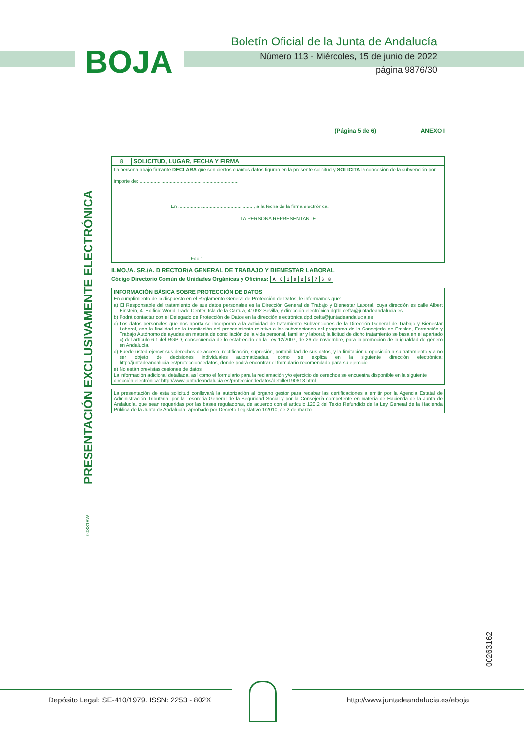BOJA
Boletín Oficial de la Junta de Andalucía
Número 113 - Miércoles, 15 de junio de 2022
página 9876/30
PRESENTACIÓN EXCLUSIVAMENTE ELECTRÓNICA
(Página 5 de 6) ANEXO I
8 SOLICITUD, LUGAR, FECHA Y FIRMA
La persona abajo firmante DECLARA que son ciertos cuantos datos figuran en la presente solicitud y SOLICITA la concesión de la subvención por
importe de: ........................................................................
En ...................................................... , a la fecha de la firma electrónica.
LA PERSONA REPRESENTANTE
Fdo.: ............................................................................
ILMO./A. SR./A. DIRECTOR/A GENERAL DE TRABAJO Y BIENESTAR LABORAL
Código Directorio Común de Unidades Orgánicas y Oficinas:
| A | 0 | 1 | 0 | 2 | 5 | 7 | 6 | 8 |
INFORMACIÓN BÁSICA SOBRE PROTECCIÓN DE DATOS
En cumplimiento de lo dispuesto en el Reglamento General de Protección de Datos, le informamos que:
a) El Responsable del tratamiento de sus datos personales es la Dirección General de Trabajo y Bienestar Laboral, cuya dirección es calle Albert Einstein, 4. Edificio World Trade Center, Isla de la Cartuja, 41092-Sevilla, y dirección electrónica dgtbl.cefta@juntadeandalucia.es
b) Podrá contactar con el Delegado de Protección de Datos en la dirección electrónica dpd.cefta@juntadeandalucia.es
c) Los datos personales que nos aporta se incorporan a la actividad de tratamiento Subvenciones de la Dirección General de Trabajo y Bienestar Laboral, con la finalidad de la tramitación del procedimiento relativo a las subvenciones del programa de la Consejería de Empleo, Formación y Trabajo Autónomo de ayudas en materia de conciliación de la vida personal, familiar y laboral; la licitud de dicho tratamiento se basa en el apartado c) del artículo 6.1 del RGPD, consecuencia de lo establecido en la Ley 12/2007, de 26 de noviembre, para la promoción de la igualdad de género en Andalucía.
d) Puede usted ejercer sus derechos de acceso, rectificación, supresión, portabilidad de sus datos, y la limitación u oposición a su tratamiento y a no ser objeto de decisiones individuales automatizadas, como se explica en la siguiente dirección electrónica: http://juntadeandalucia.es/protecciondedatos, donde podrá encontrar el formulario recomendado para su ejercicio.
e) No están previstas cesiones de datos.
La información adicional detallada, así como el formulario para la reclamación y/o ejercicio de derechos se encuentra disponible en la siguiente dirección electrónica: http://www.juntadeandalucia.es/protecciondedatos/detalle/190613.html
La presentación de esta solicitud conllevará la autorización al órgano gestor para recabar las certificaciones a emitir por la Agencia Estatal de Administración Tributaria, por la Tesorería General de la Seguridad Social y por la Consejería competente en materia de Hacienda de la Junta de Andalucía, que sean requeridas por las bases reguladoras, de acuerdo con el artículo 120.2 del Texto Refundido de la Ley General de la Hacienda Pública de la Junta de Andalucía, aprobado por Decreto Legislativo 1/2010, de 2 de marzo.
003318W
00263162
Depósito Legal: SE-410/1979. ISSN: 2253 - 802X
http://www.juntadeandalucia.es/eboja